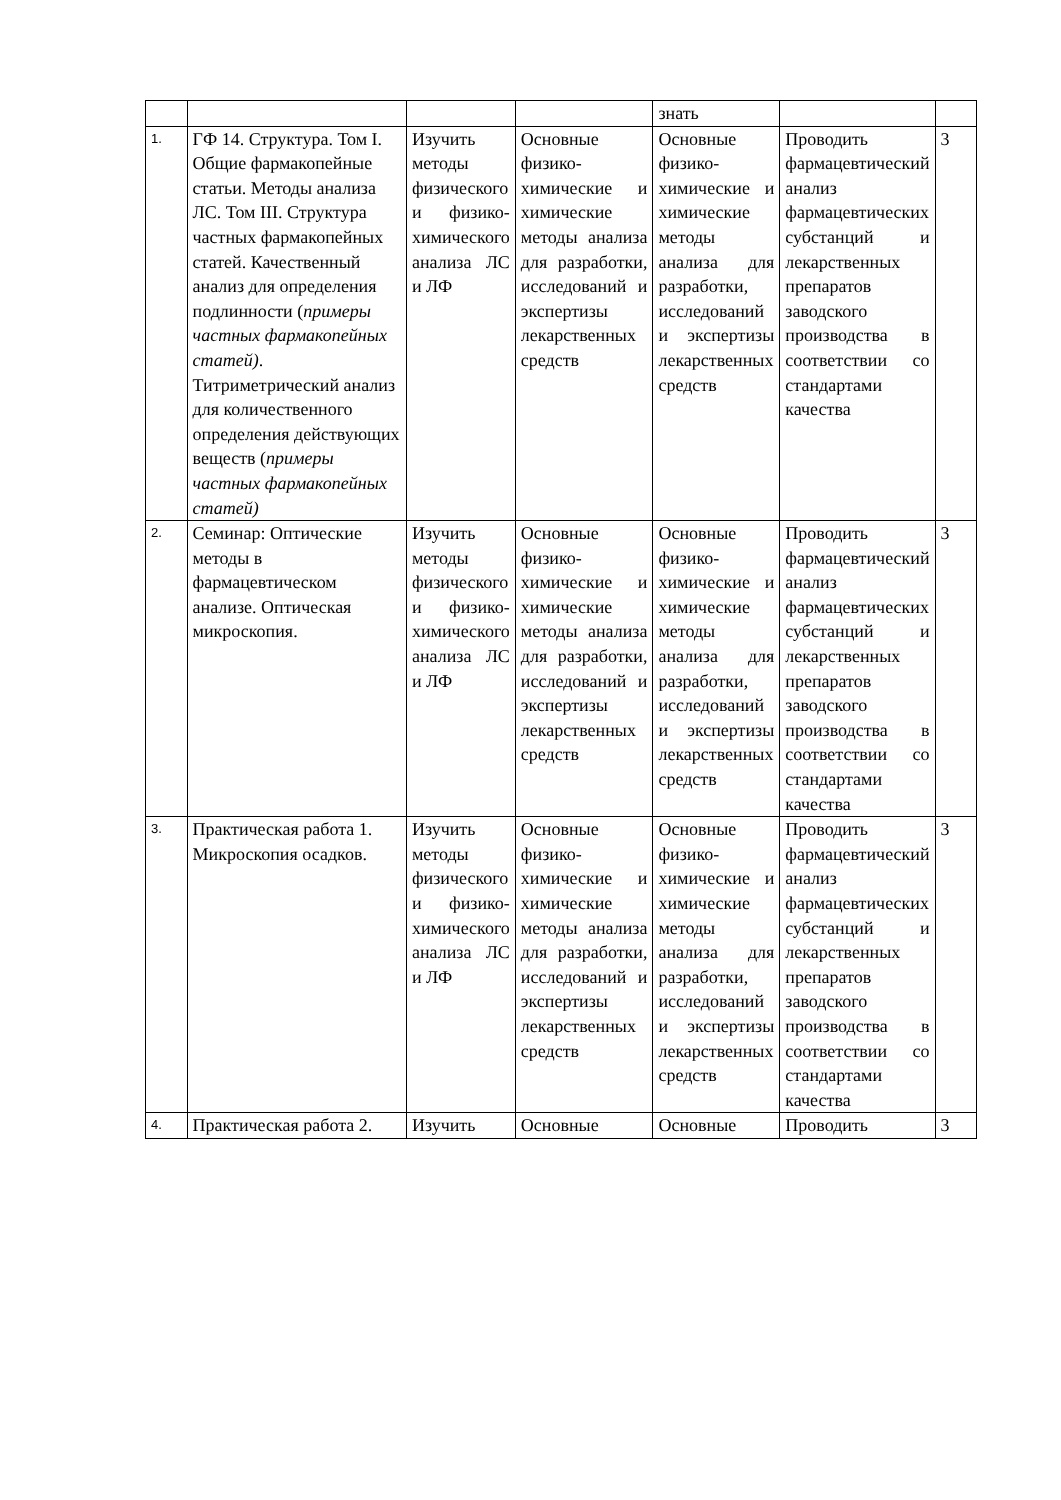| | | | | знать | | |
| 1. | ГФ 14. Структура. Том I. Общие фармакопейные статьи. Методы анализа ЛС. Том III. Структура частных фармакопейных статей. Качественный анализ для определения подлинности ( примеры частных фармакопейных статей) . Титриметрический анализ для количественного определения действующих веществ ( примеры частных фармакопейных статей) | Изучить методы физического и физико-химического анализа ЛС и ЛФ | Основные физико-химические и химические методы анализа для разработки, исследований и экспертизы лекарственных средств | Основные физико-химические и химические методы анализа для разработки, исследований и экспертизы лекарственных средств | Проводить фармацевтический анализ фармацевтических субстанций и лекарственных препаратов заводского производства в соответствии со стандартами качества | 3 |
| 2. | Семинар: Оптические методы в фармацевтическом анализе. Оптическая микроскопия. | Изучить методы физического и физико-химического анализа ЛС и ЛФ | Основные физико-химические и химические методы анализа для разработки, исследований и экспертизы лекарственных средств | Основные физико-химические и химические методы анализа для разработки, исследований и экспертизы лекарственных средств | Проводить фармацевтический анализ фармацевтических субстанций и лекарственных препаратов заводского производства в соответствии со стандартами качества | 3 |
| 3. | Практическая работа 1. Микроскопия осадков. | Изучить методы физического и физико-химического анализа ЛС и ЛФ | Основные физико-химические и химические методы анализа для разработки, исследований и экспертизы лекарственных средств | Основные физико-химические и химические методы анализа для разработки, исследований и экспертизы лекарственных средств | Проводить фармацевтический анализ фармацевтических субстанций и лекарственных препаратов заводского производства в соответствии со стандартами качества | 3 |
| 4. | Практическая работа 2. | Изучить | Основные | Основные | Проводить | 3 |